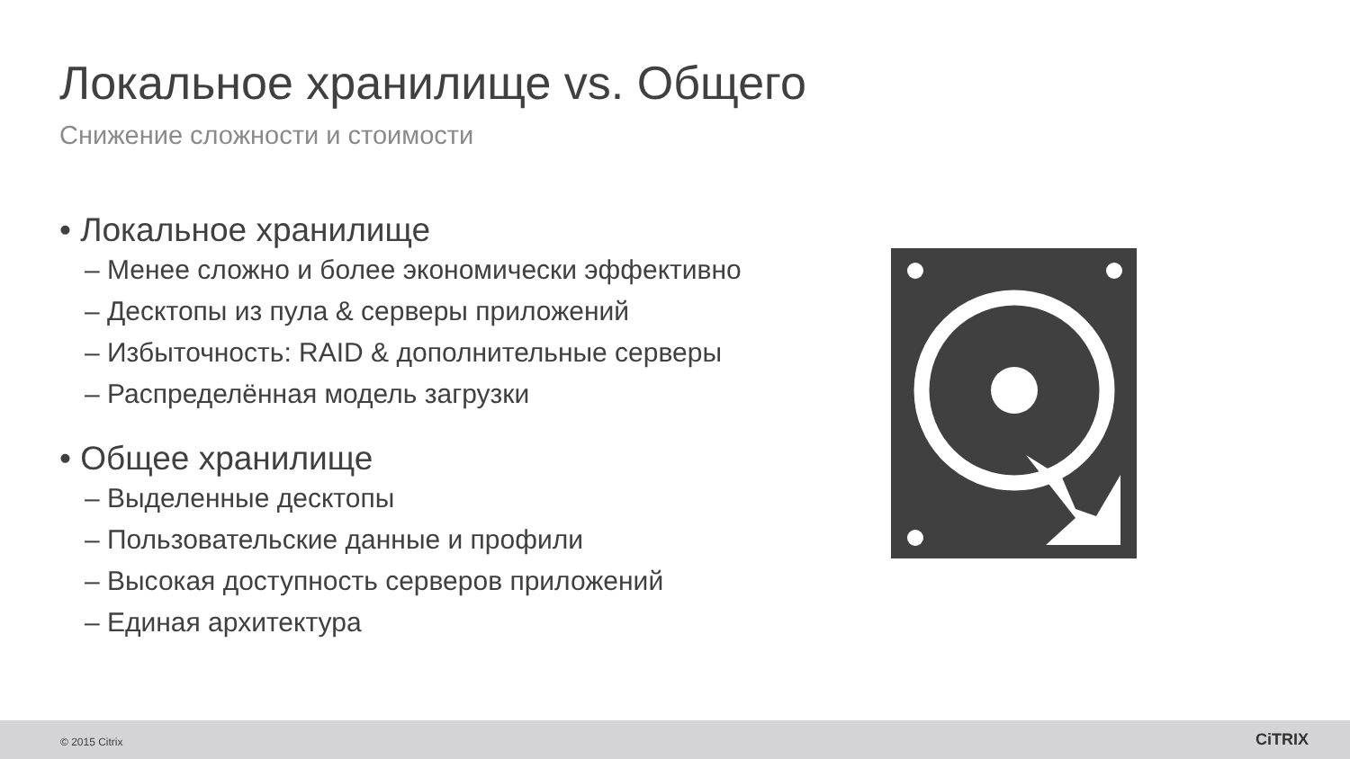Локальное хранилище vs. Общего
Снижение сложности и стоимости
• Локальное хранилище
– Менее сложно и более экономически эффективно
– Десктопы из пула & серверы приложений
– Избыточность: RAID & дополнительные серверы
– Распределённая модель загрузки
• Общее хранилище
– Выделенные десктопы
– Пользовательские данные и профили
– Высокая доступность серверов приложений
– Единая архитектура
© 2015 Citrix CiTRIX